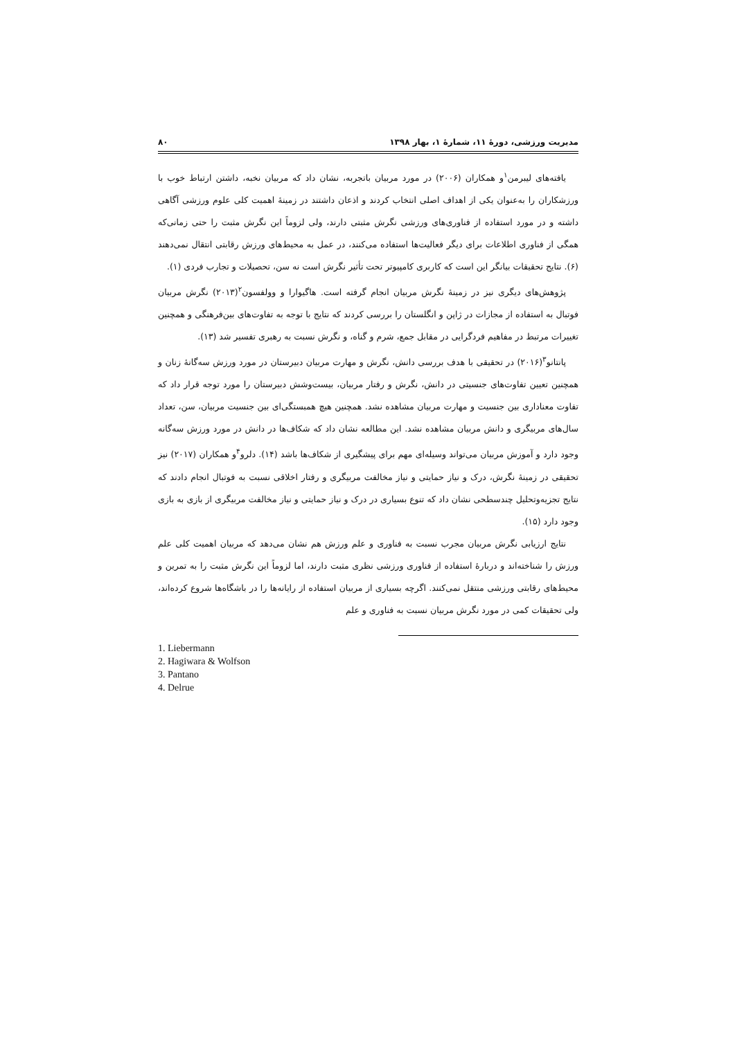مدیریت ورزشی، دورۀ ۱۱، شمارۀ ۱، بهار ۱۳۹۸ ۸۰
یافته‌های لیبرمن<sup>۱</sup>و همکاران (۲۰۰۶) در مورد مربیان باتجربه، نشان داد که مربیان نخبه، داشتن ارتباط خوب با ورزشکاران را به‌عنوان یکی از اهداف اصلی انتخاب کردند و اذعان داشتند در زمینۀ اهمیت کلی علوم ورزشی آگاهی داشته و در مورد استفاده از فناوری‌های ورزشی نگرش مثبتی دارند، ولی لزوماً این نگرش مثبت را حتی زمانی‌که همگی از فناوری اطلاعات برای دیگر فعالیت‌ها استفاده می‌کنند، در عمل به محیط‌های ورزش رقابتی انتقال نمی‌دهند (۶). نتایج تحقیقات بیانگر این است که کاربری کامپیوتر تحت تأثیر نگرش است نه سن، تحصیلات و تجارب فردی (۱).
پژوهش‌های دیگری نیز در زمینۀ نگرش مربیان انجام گرفته است. هاگیوارا و وولفسون<sup>۲</sup>(۲۰۱۳) نگرش مربیان فوتبال به استفاده از مجازات در ژاپن و انگلستان را بررسی کردند که نتایج با توجه به تفاوت‌های بین‌فرهنگی و همچنین تغییرات مرتبط در مفاهیم فردگرایی در مقابل جمع، شرم و گناه، و نگرش نسبت به رهبری تفسیر شد (۱۳).
پانتانو<sup>۳</sup>(۲۰۱۶) در تحقیقی با هدف بررسی دانش، نگرش و مهارت مربیان دبیرستان در مورد ورزش سه‌گانۀ زنان و همچنین تعیین تفاوت‌های جنسیتی در دانش، نگرش و رفتار مربیان، بیست‌وشش دبیرستان را مورد توجه قرار داد که تفاوت معناداری بین جنسیت و مهارت مربیان مشاهده نشد. همچنین هیچ همبستگی‌ای بین جنسیت مربیان، سن، تعداد سال‌های مربیگری و دانش مربیان مشاهده نشد. این مطالعه نشان داد که شکاف‌ها در دانش در مورد ورزش سه‌گانه وجود دارد و آموزش مربیان می‌تواند وسیله‌ای مهم برای پیشگیری از شکاف‌ها باشد (۱۴). دلرو<sup>۴</sup>و همکاران (۲۰۱۷) نیز تحقیقی در زمینۀ نگرش، درک و نیاز حمایتی و نیاز مخالفت مربیگری و رفتار اخلاقی نسبت به فوتبال انجام دادند که نتایج تجزیه‌وتحلیل چندسطحی نشان داد که تنوع بسیاری در درک و نیاز حمایتی و نیاز مخالفت مربیگری از بازی به بازی وجود دارد (۱۵).
نتایج ارزیابی نگرش مربیان مجرب نسبت به فناوری و علم ورزش هم نشان می‌دهد که مربیان اهمیت کلی علم ورزش را شناخته‌اند و دربارۀ استفاده از فناوری ورزشی نظری مثبت دارند، اما لزوماً این نگرش مثبت را به تمرین و محیط‌های رقابتی ورزشی منتقل نمی‌کنند. اگرچه بسیاری از مربیان استفاده از رایانه‌ها را در باشگاه‌ها شروع کرده‌اند، ولی تحقیقات کمی در مورد نگرش مربیان نسبت به فناوری و علم
1. Liebermann
2. Hagiwara & Wolfson
3. Pantano
4. Delrue